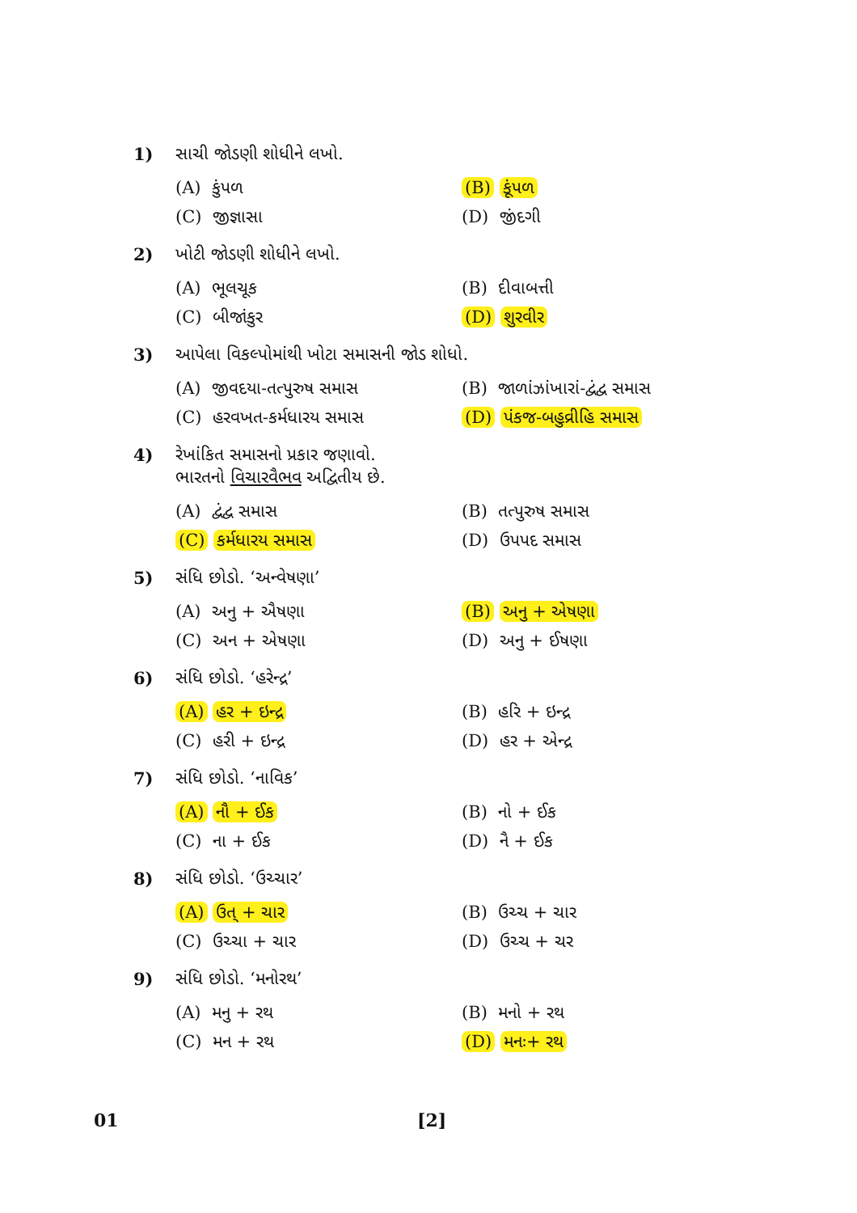1) સાચી જોડણી શોધીને લખો.
(A) કુંપળ (B) કૂંપળ
(C) જીજ્ઞાસા (D) જીંદગી
2) ખોટી જોડણી શોધીને લખો.
(A) ભૂલચૂક (B) દીવાબત્તી
(C) બીજાંકુર (D) શુરવીર
3) આપેલા વિકલ્પોમાંથી ખોટા સમાસની જોડ શોધો.
(A) જીવદયા-તત્પુરુષ સમાસ
(B) જાળાંઝાંખારાં-દ્વંદ્વ સમાસ
(C) હરવખત-કર્મધારય સમાસ (D) પંકજ-બહુવ્રીહિ સમાસ
4) રેખાંકિત સમાસનો પ્રકાર જણાવો.
ભારતનો વિચારવૈભવ અદ્વિતીય છે.
(A) દ્વંદ્વ સમાસ (B) તત્પુરુષ સમાસ
(C) કર્મધારય સમાસ (D) ઉપપદ સમાસ
5) સંધિ છોડો. ‘અન્વેષણા’
(A) અનુ + ઐષણા (B) અનુ + એષણા
(C) અન + એષણા (D) અનુ + ઈષણા
6) સંધિ છોડો. ‘હરેન્દ્ર’
(A) હર + ઇન્દ્ર (B) હરિ + ઇન્દ્ર
(C) હરી + ઇન્દ્ર (D) હર + એન્દ્ર
7) સંધિ છોડો. ‘નાવિક’
(A) નૌ + ઈક (B) નો + ઈક
(C) ના + ઈક (D) નૈ + ઈક
8) સંધિ છોડો. ‘ઉચ્ચાર’
(A) ઉત્ + ચાર (B) ઉચ્ચ + ચાર
(C) ઉચ્ચા + ચાર (D) ઉચ્ચ + ચર
9) સંધિ છોડો. ‘મનોરથ’
(A) મનુ + રથ (B) મનો + રથ
(C) મન + રથ (D) મનઃ+ રથ
01 [2]